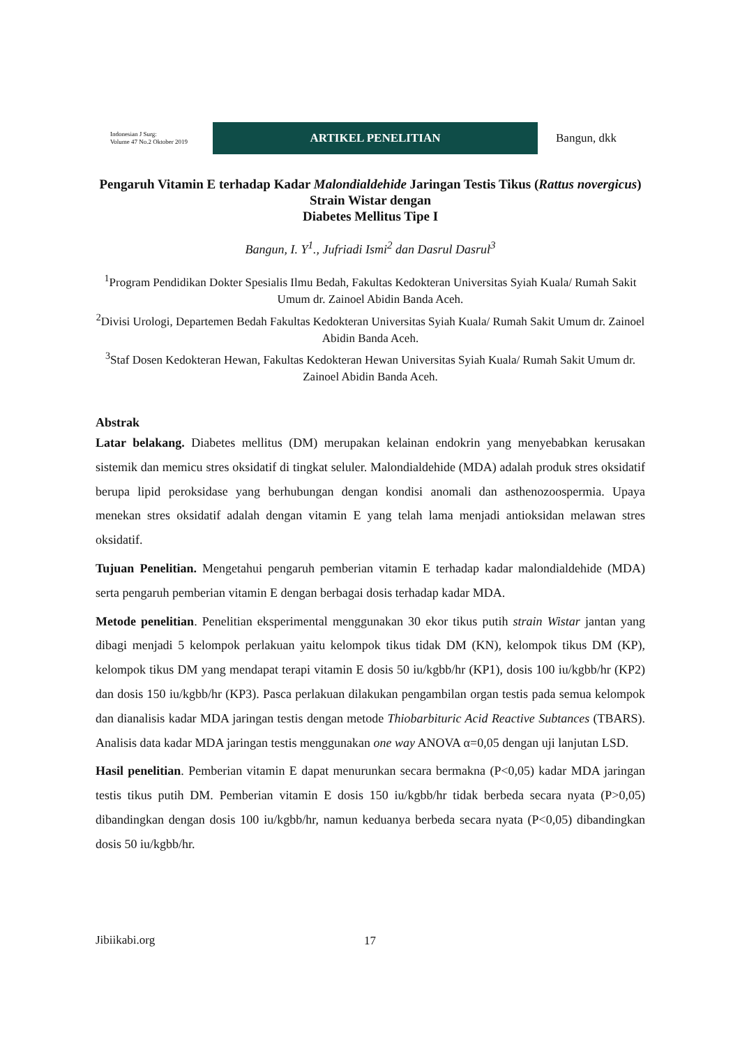Indonesian J Surg:
Volume 47 No.2 Oktober 2019
ARTIKEL PENELITIAN
Bangun, dkk
Pengaruh Vitamin E terhadap Kadar Malondialdehide Jaringan Testis Tikus (Rattus novergicus) Strain Wistar dengan
Diabetes Mellitus Tipe I
Bangun, I. Y<sup>1</sup>., Jufriadi Ismi<sup>2</sup> dan Dasrul Dasrul<sup>3</sup>
<sup>1</sup> Program Pendidikan Dokter Spesialis Ilmu Bedah, Fakultas Kedokteran Universitas Syiah Kuala/ Rumah Sakit Umum dr. Zainoel Abidin Banda Aceh.
<sup>2</sup> Divisi Urologi, Departemen Bedah Fakultas Kedokteran Universitas Syiah Kuala/ Rumah Sakit Umum dr. Zainoel Abidin Banda Aceh.
<sup>3</sup> Staf Dosen Kedokteran Hewan, Fakultas Kedokteran Hewan Universitas Syiah Kuala/ Rumah Sakit Umum dr. Zainoel Abidin Banda Aceh.
Abstrak
Latar belakang. Diabetes mellitus (DM) merupakan kelainan endokrin yang menyebabkan kerusakan sistemik dan memicu stres oksidatif di tingkat seluler. Malondialdehide (MDA) adalah produk stres oksidatif berupa lipid peroksidase yang berhubungan dengan kondisi anomali dan asthenozoospermia. Upaya menekan stres oksidatif adalah dengan vitamin E yang telah lama menjadi antioksidan melawan stres oksidatif.
Tujuan Penelitian. Mengetahui pengaruh pemberian vitamin E terhadap kadar malondialdehide (MDA) serta pengaruh pemberian vitamin E dengan berbagai dosis terhadap kadar MDA.
Metode penelitian. Penelitian eksperimental menggunakan 30 ekor tikus putih strain Wistar jantan yang dibagi menjadi 5 kelompok perlakuan yaitu kelompok tikus tidak DM (KN), kelompok tikus DM (KP), kelompok tikus DM yang mendapat terapi vitamin E dosis 50 iu/kgbb/hr (KP1), dosis 100 iu/kgbb/hr (KP2) dan dosis 150 iu/kgbb/hr (KP3). Pasca perlakuan dilakukan pengambilan organ testis pada semua kelompok dan dianalisis kadar MDA jaringan testis dengan metode Thiobarbituric Acid Reactive Subtances (TBARS). Analisis data kadar MDA jaringan testis menggunakan one way ANOVA α=0,05 dengan uji lanjutan LSD.
Hasil penelitian. Pemberian vitamin E dapat menurunkan secara bermakna (P<0,05) kadar MDA jaringan testis tikus putih DM. Pemberian vitamin E dosis 150 iu/kgbb/hr tidak berbeda secara nyata (P>0,05) dibandingkan dengan dosis 100 iu/kgbb/hr, namun keduanya berbeda secara nyata (P<0,05) dibandingkan dosis 50 iu/kgbb/hr.
Jibiikabi.org 17